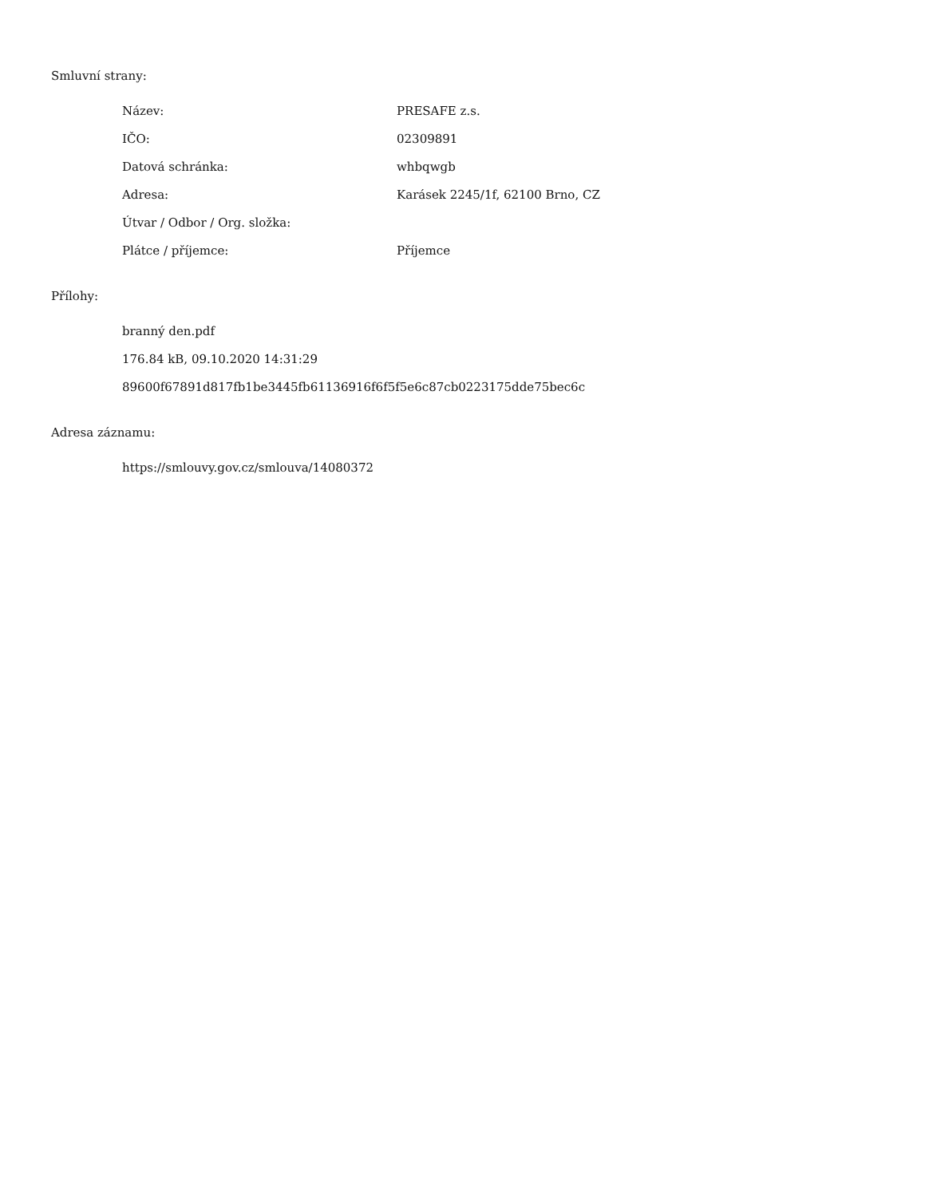Smluvní strany:
| Název: | PRESAFE z.s. |
| IČO: | 02309891 |
| Datová schránka: | whbqwgb |
| Adresa: | Karásek 2245/1f, 62100 Brno, CZ |
| Útvar / Odbor / Org. složka: | |
| Plátce / příjemce: | Příjemce |
Přílohy:
branný den.pdf
176.84 kB, 09.10.2020 14:31:29
89600f67891d817fb1be3445fb61136916f6f5f5e6c87cb0223175dde75bec6c
Adresa záznamu:
https://smlouvy.gov.cz/smlouva/14080372